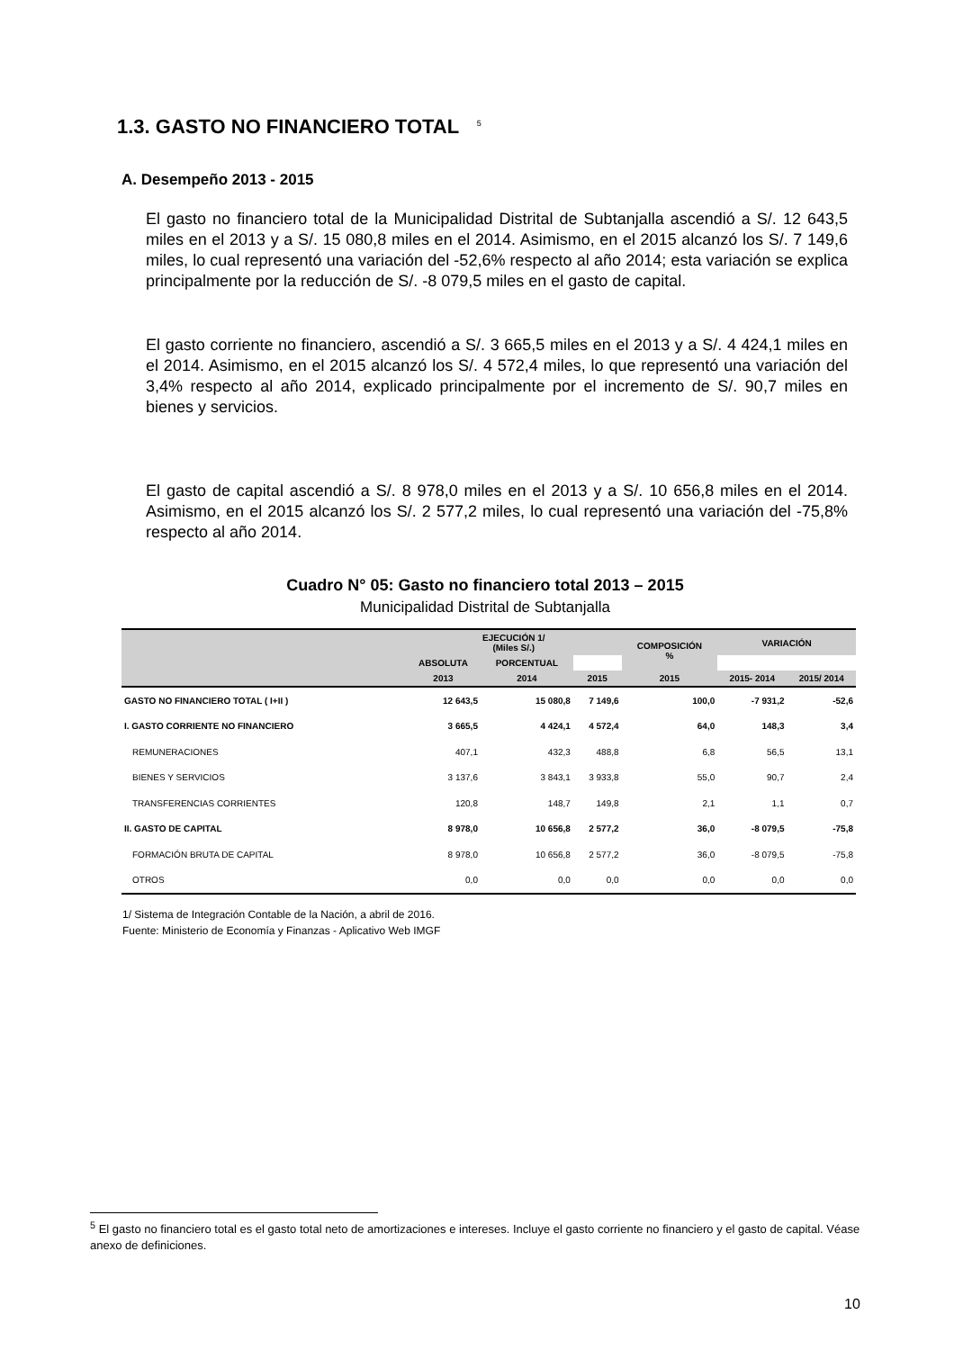1.3. GASTO NO FINANCIERO TOTAL <sup>5</sup>
A. Desempeño 2013 - 2015
El gasto no financiero total de la Municipalidad Distrital de Subtanjalla ascendió a S/. 12 643,5 miles en el 2013 y a S/. 15 080,8 miles en el 2014. Asimismo, en el 2015 alcanzó los S/. 7 149,6 miles, lo cual representó una variación del -52,6% respecto al año 2014; esta variación se explica principalmente por la reducción de S/. -8 079,5 miles en el gasto de capital.
El gasto corriente no financiero, ascendió a S/. 3 665,5 miles en el 2013 y a S/. 4 424,1 miles en el 2014. Asimismo, en el 2015 alcanzó los S/. 4 572,4 miles, lo que representó una variación del 3,4% respecto al año 2014, explicado principalmente por el incremento de S/. 90,7 miles en bienes y servicios.
El gasto de capital ascendió a S/. 8 978,0 miles en el 2013 y a S/. 10 656,8 miles en el 2014. Asimismo, en el 2015 alcanzó los S/. 2 577,2 miles, lo cual representó una variación del -75,8% respecto al año 2014.
Cuadro N° 05: Gasto no financiero total 2013 – 2015
Municipalidad Distrital de Subtanjalla
| | EJECUCIÓN 1/ (Miles S/.) | | | COMPOSICIÓN % | VARIACIÓN | |
| --- | --- | --- | --- | --- | --- | --- |
| | ABSOLUTA | PORCENTUAL | | | | |
| | 2013 | 2014 | 2015 | 2015 | 2015- 2014 | 2015/ 2014 |
| GASTO NO FINANCIERO TOTAL ( I+II ) | 12 643,5 | 15 080,8 | 7 149,6 | 100,0 | -7 931,2 | -52,6 |
| I. GASTO CORRIENTE NO FINANCIERO | 3 665,5 | 4 424,1 | 4 572,4 | 64,0 | 148,3 | 3,4 |
| REMUNERACIONES | 407,1 | 432,3 | 488,8 | 6,8 | 56,5 | 13,1 |
| BIENES Y SERVICIOS | 3 137,6 | 3 843,1 | 3 933,8 | 55,0 | 90,7 | 2,4 |
| TRANSFERENCIAS CORRIENTES | 120,8 | 148,7 | 149,8 | 2,1 | 1,1 | 0,7 |
| II. GASTO DE CAPITAL | 8 978,0 | 10 656,8 | 2 577,2 | 36,0 | -8 079,5 | -75,8 |
| FORMACIÓN BRUTA DE CAPITAL | 8 978,0 | 10 656,8 | 2 577,2 | 36,0 | -8 079,5 | -75,8 |
| OTROS | 0,0 | 0,0 | 0,0 | 0,0 | 0,0 | 0,0 |
1/ Sistema de Integración Contable de la Nación, a abril de 2016.
Fuente: Ministerio de Economía y Finanzas - Aplicativo Web IMGF
<sup>5</sup> El gasto no financiero total es el gasto total neto de amortizaciones e intereses. Incluye el gasto corriente no financiero y el gasto de capital. Véase anexo de definiciones.
10